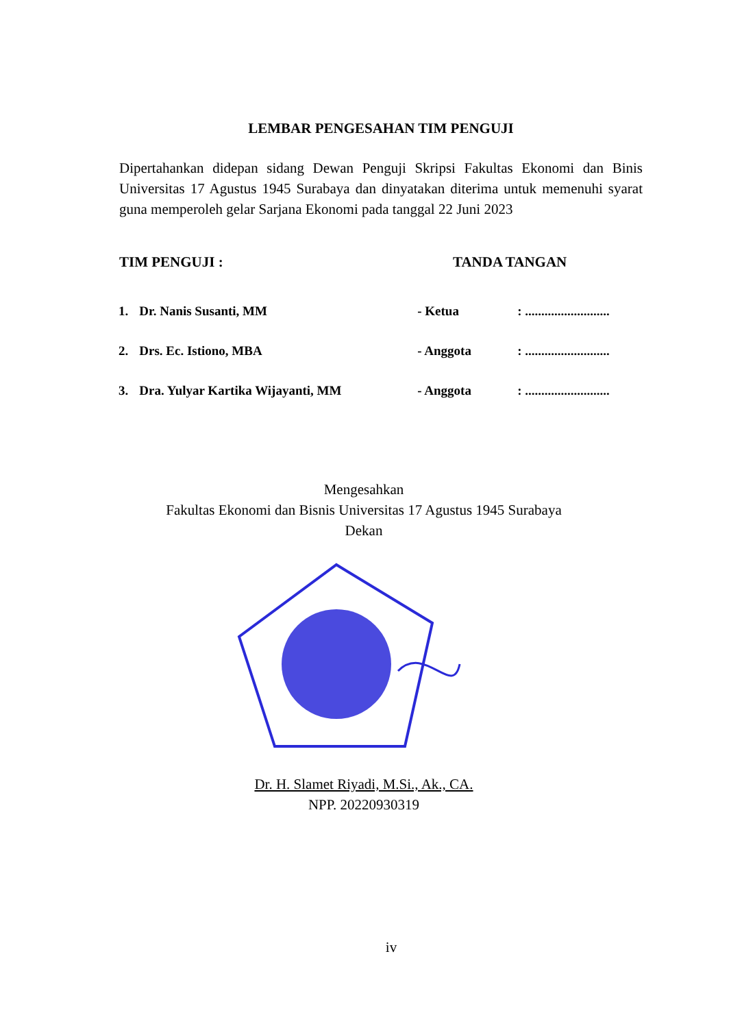LEMBAR PENGESAHAN TIM PENGUJI
Dipertahankan didepan sidang Dewan Penguji Skripsi Fakultas Ekonomi dan Binis Universitas 17 Agustus 1945 Surabaya dan dinyatakan diterima untuk memenuhi syarat guna memperoleh gelar Sarjana Ekonomi pada tanggal 22 Juni 2023
TIM PENGUJI : TANDA TANGAN
| 1. | Dr. Nanis Susanti, MM | - Ketua | : .......................... |
| 2. | Drs. Ec. Istiono, MBA | - Anggota | : .......................... |
| 3. | Dra. Yulyar Kartika Wijayanti, MM | - Anggota | : .......................... |
Mengesahkan
Fakultas Ekonomi dan Bisnis Universitas 17 Agustus 1945 Surabaya
Dekan
Dr. H. Slamet Riyadi, M.Si., Ak., CA.
NPP. 20220930319
iv